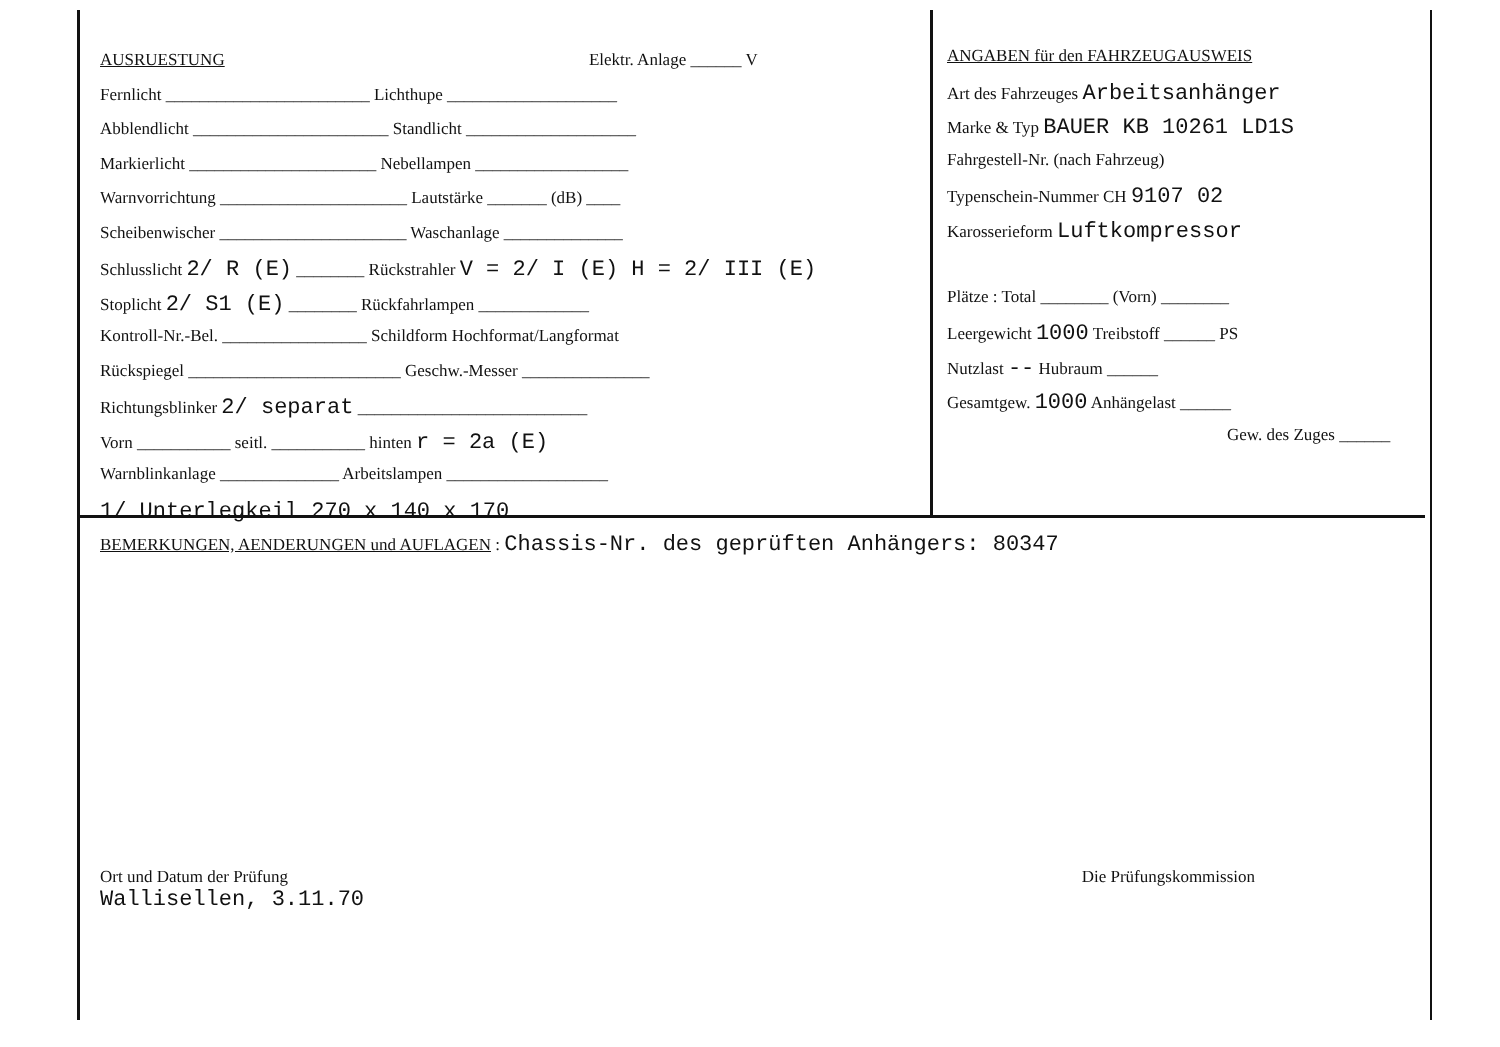AUSRUESTUNG Elektr. Anlage ______ V
Fernlicht ________________________ Lichthupe ____________________
Abblendlicht _______________________ Standlicht ____________________
Markierlicht ______________________ Nebellampen __________________
Warnvorrichtung ______________________ Lautstärke _______ (dB) ____
Scheibenwischer ______________________ Waschanlage ______________
Schlusslicht 2/ R (E) ________ Rückstrahler V = 2/ I (E) H = 2/ III (E)
Stoplicht 2/ S1 (E) ________ Rückfahrlampen _____________
Kontroll-Nr.-Bel. _________________ Schildform Hochformat/Langformat
Rückspiegel _________________________ Geschw.-Messer _______________
Richtungsblinker 2/ separat ___________________________
Vorn ___________ seitl. ___________ hinten r = 2a (E)
Warnblinkanlage ______________ Arbeitslampen ___________________
1/ Unterlegkeil 270 x 140 x 170
ANGABEN für den FAHRZEUGAUSWEIS
Art des Fahrzeuges Arbeitsanhänger
Marke & Typ BAUER KB 10261 LD1S
Fahrgestell-Nr. (nach Fahrzeug)
Typenschein-Nummer CH 9107 02
Karosserieform Luftkompressor
Plätze : Total ________ (Vorn) ________
Leergewicht 1000 Treibstoff ______ PS
Nutzlast -- Hubraum ______
Gesamtgew. 1000 Anhängelast ______
Gew. des Zuges ______
BEMERKUNGEN, AENDERUNGEN und AUFLAGEN : Chassis-Nr. des geprüften Anhängers: 80347
Ort und Datum der Prüfung
Wallisellen, 3.11.70
Die Prüfungskommission